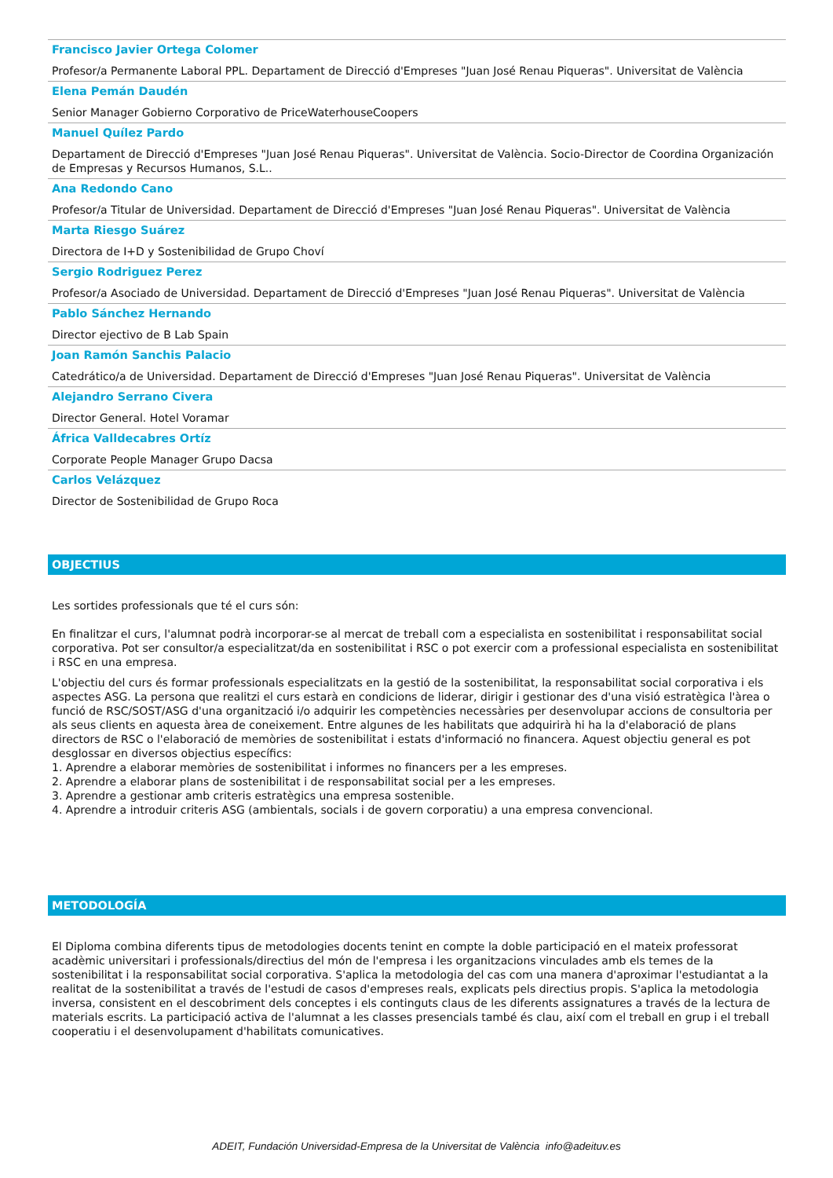Francisco Javier Ortega Colomer
Profesor/a Permanente Laboral PPL. Departament de Direcció d'Empreses "Juan José Renau Piqueras". Universitat de València
Elena Pemán Daudén
Senior Manager Gobierno Corporativo de PriceWaterhouseCoopers
Manuel Quílez Pardo
Departament de Direcció d'Empreses "Juan José Renau Piqueras". Universitat de València. Socio-Director de Coordina Organización de Empresas y Recursos Humanos, S.L..
Ana Redondo Cano
Profesor/a Titular de Universidad. Departament de Direcció d'Empreses "Juan José Renau Piqueras". Universitat de València
Marta Riesgo Suárez
Directora de I+D y Sostenibilidad de Grupo Choví
Sergio Rodriguez Perez
Profesor/a Asociado de Universidad. Departament de Direcció d'Empreses "Juan José Renau Piqueras". Universitat de València
Pablo Sánchez Hernando
Director ejectivo de B Lab Spain
Joan Ramón Sanchis Palacio
Catedrático/a de Universidad. Departament de Direcció d'Empreses "Juan José Renau Piqueras". Universitat de València
Alejandro Serrano Civera
Director General. Hotel Voramar
África Valldecabres Ortíz
Corporate People Manager Grupo Dacsa
Carlos Velázquez
Director de Sostenibilidad de Grupo Roca
OBJECTIUS
Les sortides professionals que té el curs són:
En finalitzar el curs, l'alumnat podrà incorporar-se al mercat de treball com a especialista en sostenibilitat i responsabilitat social corporativa. Pot ser consultor/a especialitzat/da en sostenibilitat i RSC o pot exercir com a professional especialista en sostenibilitat i RSC en una empresa.
L'objectiu del curs és formar professionals especialitzats en la gestió de la sostenibilitat, la responsabilitat social corporativa i els aspectes ASG. La persona que realitzi el curs estarà en condicions de liderar, dirigir i gestionar des d'una visió estratègica l'àrea o funció de RSC/SOST/ASG d'una organització i/o adquirir les competències necessàries per desenvolupar accions de consultoria per als seus clients en aquesta àrea de coneixement. Entre algunes de les habilitats que adquirirà hi ha la d'elaboració de plans directors de RSC o l'elaboració de memòries de sostenibilitat i estats d'informació no financera. Aquest objectiu general es pot desglossar en diversos objectius específics:
1. Aprendre a elaborar memòries de sostenibilitat i informes no financers per a les empreses.
2. Aprendre a elaborar plans de sostenibilitat i de responsabilitat social per a les empreses.
3. Aprendre a gestionar amb criteris estratègics una empresa sostenible.
4. Aprendre a introduir criteris ASG (ambientals, socials i de govern corporatiu) a una empresa convencional.
METODOLOGÍA
El Diploma combina diferents tipus de metodologies docents tenint en compte la doble participació en el mateix professorat acadèmic universitari i professionals/directius del món de l'empresa i les organitzacions vinculades amb els temes de la sostenibilitat i la responsabilitat social corporativa. S'aplica la metodologia del cas com una manera d'aproximar l'estudiantat a la realitat de la sostenibilitat a través de l'estudi de casos d'empreses reals, explicats pels directius propis. S'aplica la metodologia inversa, consistent en el descobriment dels conceptes i els continguts claus de les diferents assignatures a través de la lectura de materials escrits. La participació activa de l'alumnat a les classes presencials també és clau, així com el treball en grup i el treball cooperatiu i el desenvolupament d'habilitats comunicatives.
ADEIT, Fundación Universidad-Empresa de la Universitat de València info@adeituv.es